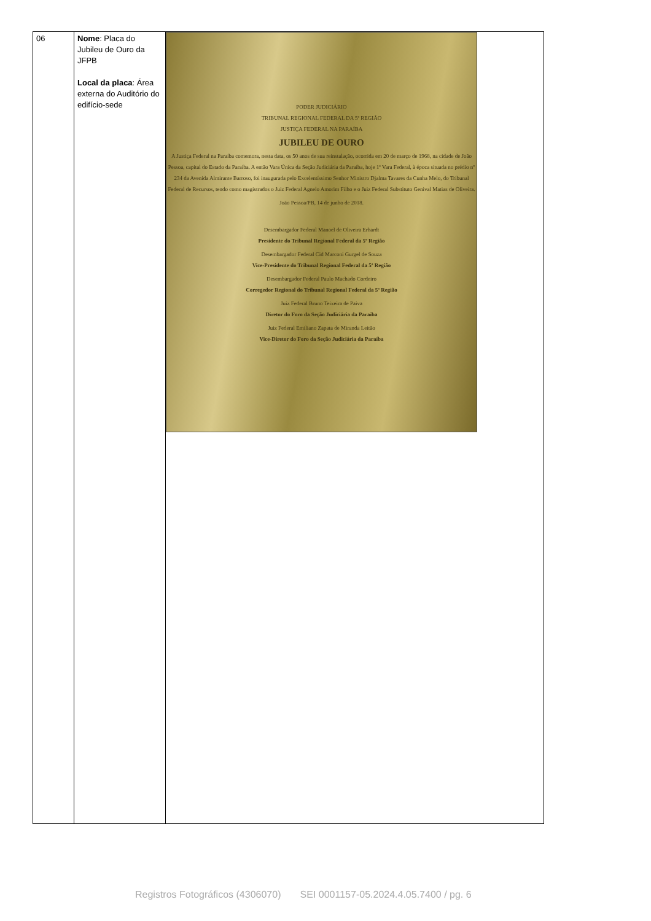| 06 | Nome : Placa do Jubileu de Ouro da JFPB Local da placa : Área externa do Auditório do edifício-sede | PODER JUDICIÁRIO TRIBUNAL REGIONAL FEDERAL DA 5ª REGIÃO JUSTIÇA FEDERAL NA PARAÍBA JUBILEU DE OURO A Justiça Federal na Paraíba comemora, nesta data, os 50 anos de sua reinstalação, ocorrida em 20 de março de 1968, na cidade de João Pessoa, capital do Estado da Paraíba. A então Vara Única da Seção Judiciária da Paraíba, hoje 1ª Vara Federal, à época situada no prédio nº 234 da Avenida Almirante Barroso, foi inaugurada pelo Excelentíssimo Senhor Ministro Djalma Tavares da Cunha Melo, do Tribunal Federal de Recursos, tendo como magistrados o Juiz Federal Agnelo Amorim Filho e o Juiz Federal Substituto Genival Matias de Oliveira. João Pessoa/PB, 14 de junho de 2018. Desembargador Federal Manoel de Oliveira Erhardt Presidente do Tribunal Regional Federal da 5ª Região Desembargador Federal Cid Marconi Gurgel de Souza Vice-Presidente do Tribunal Regional Federal da 5ª Região Desembargador Federal Paulo Machado Cordeiro Corregedor Regional do Tribunal Regional Federal da 5ª Região Juiz Federal Bruno Teixeira de Paiva Diretor do Foro da Seção Judiciária da Paraíba Juiz Federal Emiliano Zapata de Miranda Leitão Vice-Diretor do Foro da Seção Judiciária da Paraíba |
Registros Fotográficos (4306070) SEI 0001157-05.2024.4.05.7400 / pg. 6